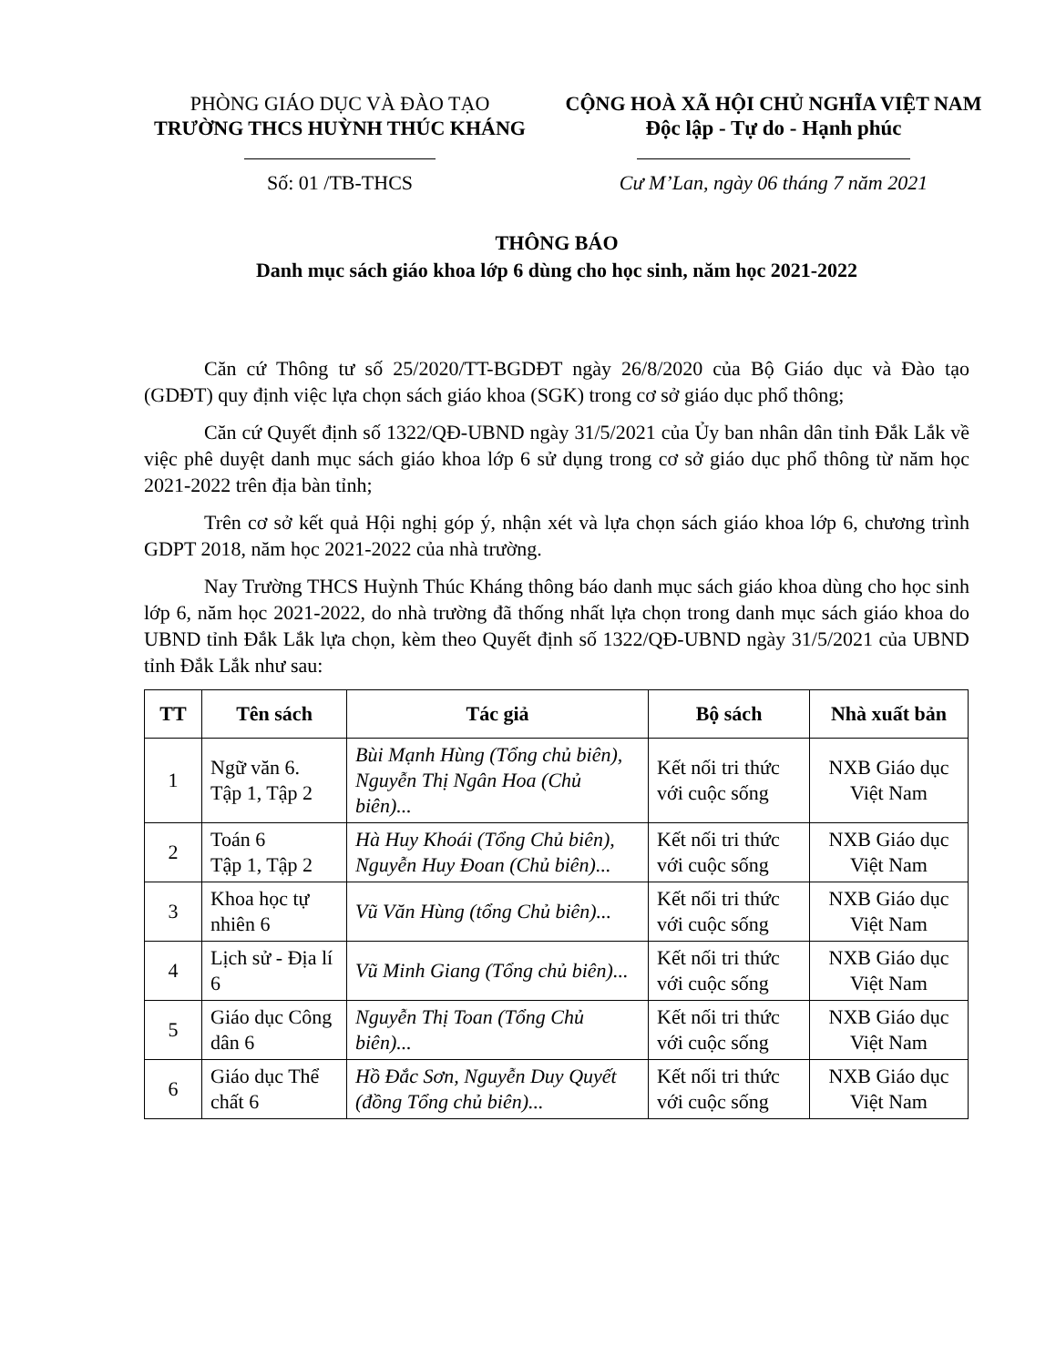PHÒNG GIÁO DỤC VÀ ĐÀO TẠO
TRƯỜNG THCS HUỲNH THÚC KHÁNG
Số: 01 /TB-THCS
CỘNG HOÀ XÃ HỘI CHỦ NGHĨA VIỆT NAM
Độc lập - Tự do - Hạnh phúc
Cư M’Lan, ngày 06 tháng 7 năm 2021
THÔNG BÁO
Danh mục sách giáo khoa lớp 6 dùng cho học sinh, năm học 2021-2022
Căn cứ Thông tư số 25/2020/TT-BGDĐT ngày 26/8/2020 của Bộ Giáo dục và Đào tạo (GDĐT) quy định việc lựa chọn sách giáo khoa (SGK) trong cơ sở giáo dục phổ thông;
Căn cứ Quyết định số 1322/QĐ-UBND ngày 31/5/2021 của Ủy ban nhân dân tỉnh Đắk Lắk về việc phê duyệt danh mục sách giáo khoa lớp 6 sử dụng trong cơ sở giáo dục phổ thông từ năm học 2021-2022 trên địa bàn tỉnh;
Trên cơ sở kết quả Hội nghị góp ý, nhận xét và lựa chọn sách giáo khoa lớp 6, chương trình GDPT 2018, năm học 2021-2022 của nhà trường.
Nay Trường THCS Huỳnh Thúc Kháng thông báo danh mục sách giáo khoa dùng cho học sinh lớp 6, năm học 2021-2022, do nhà trường đã thống nhất lựa chọn trong danh mục sách giáo khoa do UBND tỉnh Đắk Lắk lựa chọn, kèm theo Quyết định số 1322/QĐ-UBND ngày 31/5/2021 của UBND tỉnh Đắk Lắk như sau:
| TT | Tên sách | Tác giả | Bộ sách | Nhà xuất bản |
| --- | --- | --- | --- | --- |
| 1 | Ngữ văn 6. Tập 1, Tập 2 | Bùi Mạnh Hùng (Tổng chủ biên), Nguyễn Thị Ngân Hoa (Chủ biên)... | Kết nối tri thức với cuộc sống | NXB Giáo dục Việt Nam |
| 2 | Toán 6 Tập 1, Tập 2 | Hà Huy Khoái (Tổng Chủ biên), Nguyễn Huy Đoan (Chủ biên)... | Kết nối tri thức với cuộc sống | NXB Giáo dục Việt Nam |
| 3 | Khoa học tự nhiên 6 | Vũ Văn Hùng (tổng Chủ biên)... | Kết nối tri thức với cuộc sống | NXB Giáo dục Việt Nam |
| 4 | Lịch sử - Địa lí 6 | Vũ Minh Giang (Tổng chủ biên)... | Kết nối tri thức với cuộc sống | NXB Giáo dục Việt Nam |
| 5 | Giáo dục Công dân 6 | Nguyễn Thị Toan (Tổng Chủ biên)... | Kết nối tri thức với cuộc sống | NXB Giáo dục Việt Nam |
| 6 | Giáo dục Thể chất 6 | Hồ Đắc Sơn, Nguyễn Duy Quyết (đồng Tổng chủ biên)... | Kết nối tri thức với cuộc sống | NXB Giáo dục Việt Nam |